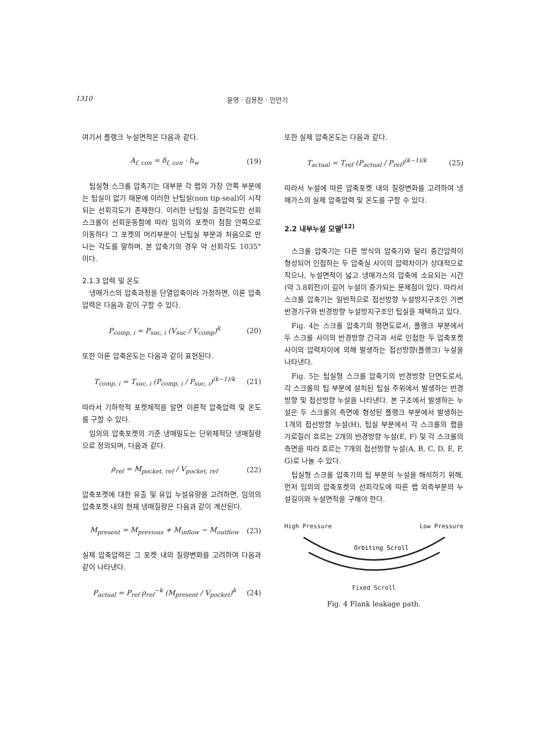1310 윤영 · 김용찬 · 민만기
여기서 플랭크 누설면적은 다음과 같다.
A<sub>f, con</sub> = δ<sub>f, con</sub> · h<sub>w</sub> (19)
팁실형 스크롤 압축기는 대부분 각 랩의 가장 안쪽 부분에는 팁실이 없기 때문에 이러한 난팁실(non tip-seal)이 시작되는 선회각도가 존재한다. 이러한 난팁실 출현각도란 선회 스크롤이 선회운동함에 따라 임의의 포켓이 점점 안쪽으로 이동하다 그 포켓의 머리부분이 난팁실 부분과 처음으로 만나는 각도를 말하며, 본 압축기의 경우 약 선회각도 1035°이다.
2.1.3 압력 및 온도
냉매가스의 압축과정을 단열압축이라 가정하면, 이론 압축압력은 다음과 같이 구할 수 있다.
P<sub>comp, i</sub> = P<sub>suc, i</sub> (V<sub>suc</sub> / V<sub>comp</sub>)<sup>k</sup> (20)
또한 이론 압축온도는 다음과 같이 표현된다.
T<sub>comp, i</sub> = T<sub>suc, i</sub> (P<sub>comp, i</sub> / P<sub>suc, i</sub>)<sup>(k−1)/k</sup> (21)
따라서 기하학적 포켓체적을 알면 이론적 압축압력 및 온도를 구할 수 있다.
임의의 압축포켓의 기준 냉매밀도는 단위체적당 냉매질량으로 정의되며, 다음과 같다.
ρ<sub>ref</sub> = M<sub>pocket, ref</sub> / V<sub>pocket, ref</sub> (22)
압축포켓에 대한 유출 및 유입 누설유량을 고려하면, 임의의 압축포켓 내의 현재 냉매질량은 다음과 같이 계산된다.
M<sub>present</sub> = M<sub>previous</sub> + M<sub>inflow</sub> − M<sub>outflow</sub> (23)
실제 압축압력은 그 포켓 내의 질량변화를 고려하여 다음과 같이 나타낸다.
P<sub>actual</sub> = P<sub>ref</sub> ρ<sub>ref</sub><sup>−k</sup> (M<sub>present</sub> / V<sub>pocket</sub>)<sup>k</sup> (24)
또한 실제 압축온도는 다음과 같다.
T<sub>actual</sub> = T<sub>ref</sub> (P<sub>actual</sub> / P<sub>ref</sub>)<sup>(k−1)/k</sup> (25)
따라서 누설에 따른 압축포켓 내의 질량변화를 고려하여 냉매가스의 실제 압축압력 및 온도를 구할 수 있다.
2.2 내부누설 모델<sup>(12)</sup>
스크롤 압축기는 다른 방식의 압축기와 달리 중간압력이 형성되어 인접하는 두 압축실 사이의 압력차이가 상대적으로 작으나, 누설면적이 넓고 냉매가스의 압축에 소요되는 시간(약 3.8회전)이 길어 누설이 증가되는 문제점이 있다. 따라서 스크롤 압축기는 일반적으로 접선방향 누설방지구조인 가변 반경기구와 반경방향 누설방지구조인 팁실을 채택하고 있다.
Fig. 4는 스크롤 압축기의 평면도로서, 플랭크 부분에서 두 스크롤 사이의 반경방향 간극과 서로 인접한 두 압축포켓 사이의 압력차이에 의해 발생하는 접선방향(플랭크) 누설을 나타낸다.
Fig. 5는 팁실형 스크롤 압축기의 반경방향 단면도로서, 각 스크롤의 팁 부분에 설치된 팁실 주위에서 발생하는 반경방향 및 접선방향 누설을 나타낸다. 본 구조에서 발생하는 누설은 두 스크롤의 측면에 형성된 플랭크 부분에서 발생하는 1개의 접선방향 누설(H), 팁실 부분에서 각 스크롤의 랩을 가로질러 흐르는 2개의 반경방향 누설(E, F) 및 각 스크롤의 측면을 따라 흐르는 7개의 접선방향 누설(A, B, C, D, E, F, G)로 나눌 수 있다.
팁실형 스크롤 압축기의 팁 부분의 누설을 해석하기 위해, 먼저 임의의 압축포켓의 선회각도에 따른 랩 외측부분의 누설길이와 누설면적을 구해야 한다.
High Pressure Low Pressure
Orbiting Scroll
Fixed Scroll
Fig. 4 Flank leakage path.